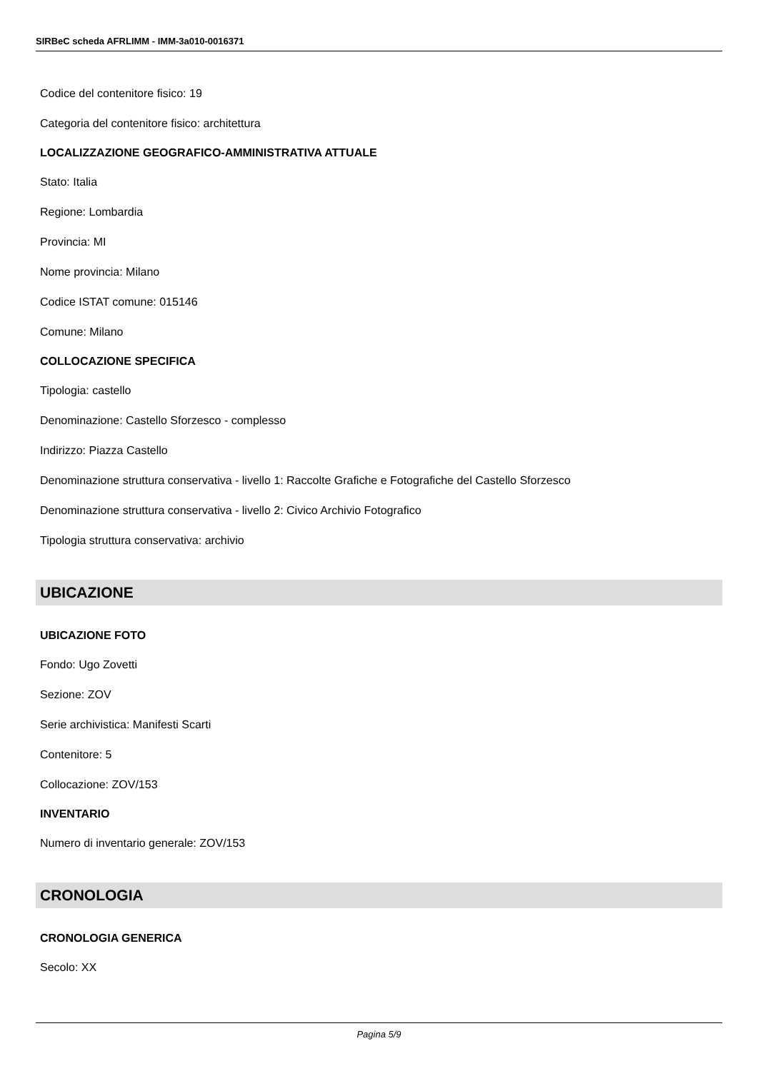SIRBeC scheda AFRLIMM - IMM-3a010-0016371
Codice del contenitore fisico: 19
Categoria del contenitore fisico: architettura
LOCALIZZAZIONE GEOGRAFICO-AMMINISTRATIVA ATTUALE
Stato: Italia
Regione: Lombardia
Provincia: MI
Nome provincia: Milano
Codice ISTAT comune: 015146
Comune: Milano
COLLOCAZIONE SPECIFICA
Tipologia: castello
Denominazione: Castello Sforzesco - complesso
Indirizzo: Piazza Castello
Denominazione struttura conservativa - livello 1: Raccolte Grafiche e Fotografiche del Castello Sforzesco
Denominazione struttura conservativa - livello 2: Civico Archivio Fotografico
Tipologia struttura conservativa: archivio
UBICAZIONE
UBICAZIONE FOTO
Fondo: Ugo Zovetti
Sezione: ZOV
Serie archivistica: Manifesti Scarti
Contenitore: 5
Collocazione: ZOV/153
INVENTARIO
Numero di inventario generale: ZOV/153
CRONOLOGIA
CRONOLOGIA GENERICA
Secolo: XX
Pagina 5/9